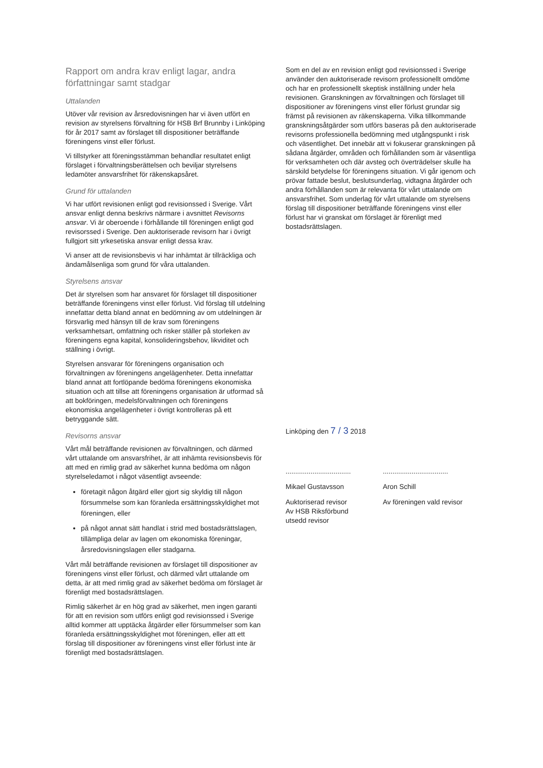Rapport om andra krav enligt lagar, andra författningar samt stadgar
Uttalanden
Utöver vår revision av årsredovisningen har vi även utfört en revision av styrelsens förvaltning för HSB Brf Brunnby i Linköping för år 2017 samt av förslaget till dispositioner beträffande föreningens vinst eller förlust.
Vi tillstyrker att föreningsstämman behandlar resultatet enligt förslaget i förvaltningsberättelsen och beviljar styrelsens ledamöter ansvarsfrihet för räkenskapsåret.
Grund för uttalanden
Vi har utfört revisionen enligt god revisionssed i Sverige. Vårt ansvar enligt denna beskrivs närmare i avsnittet Revisorns ansvar. Vi är oberoende i förhållande till föreningen enligt god revisorssed i Sverige. Den auktoriserade revisorn har i övrigt fullgjort sitt yrkesetiska ansvar enligt dessa krav.
Vi anser att de revisionsbevis vi har inhämtat är tillräckliga och ändamålsenliga som grund för våra uttalanden.
Styrelsens ansvar
Det är styrelsen som har ansvaret för förslaget till dispositioner beträffande föreningens vinst eller förlust. Vid förslag till utdelning innefattar detta bland annat en bedömning av om utdelningen är försvarlig med hänsyn till de krav som föreningens verksamhetsart, omfattning och risker ställer på storleken av föreningens egna kapital, konsolideringsbehov, likviditet och ställning i övrigt.
Styrelsen ansvarar för föreningens organisation och förvaltningen av föreningens angelägenheter. Detta innefattar bland annat att fortlöpande bedöma föreningens ekonomiska situation och att tillse att föreningens organisation är utformad så att bokföringen, medelsförvaltningen och föreningens ekonomiska angelägenheter i övrigt kontrolleras på ett betryggande sätt.
Revisorns ansvar
Vårt mål beträffande revisionen av förvaltningen, och därmed vårt uttalande om ansvarsfrihet, är att inhämta revisionsbevis för att med en rimlig grad av säkerhet kunna bedöma om någon styrelseledamot i något väsentligt avseende:
företagit någon åtgärd eller gjort sig skyldig till någon försummelse som kan föranleda ersättningsskyldighet mot föreningen, eller
på något annat sätt handlat i strid med bostadsrättslagen, tillämpliga delar av lagen om ekonomiska föreningar, årsredovisningslagen eller stadgarna.
Vårt mål beträffande revisionen av förslaget till dispositioner av föreningens vinst eller förlust, och därmed vårt uttalande om detta, är att med rimlig grad av säkerhet bedöma om förslaget är förenligt med bostadsrättslagen.
Rimlig säkerhet är en hög grad av säkerhet, men ingen garanti för att en revision som utförs enligt god revisionssed i Sverige alltid kommer att upptäcka åtgärder eller försummelser som kan föranleda ersättningsskyldighet mot föreningen, eller att ett förslag till dispositioner av föreningens vinst eller förlust inte är förenligt med bostadsrättslagen.
Som en del av en revision enligt god revisionssed i Sverige använder den auktoriserade revisorn professionellt omdöme och har en professionellt skeptisk inställning under hela revisionen. Granskningen av förvaltningen och förslaget till dispositioner av föreningens vinst eller förlust grundar sig främst på revisionen av räkenskaperna. Vilka tillkommande granskningsåtgärder som utförs baseras på den auktoriserade revisorns professionella bedömning med utgångspunkt i risk och väsentlighet. Det innebär att vi fokuserar granskningen på sådana åtgärder, områden och förhållanden som är väsentliga för verksamheten och där avsteg och överträdelser skulle ha särskild betydelse för föreningens situation. Vi går igenom och prövar fattade beslut, beslutsunderlag, vidtagna åtgärder och andra förhållanden som är relevanta för vårt uttalande om ansvarsfrihet. Som underlag för vårt uttalande om styrelsens förslag till dispositioner beträffande föreningens vinst eller förlust har vi granskat om förslaget är förenligt med bostadsrättslagen.
Linköping den 7 / 3 2018
..................................
Mikael Gustavsson
Auktoriserad revisor
Av HSB Riksförbund
utsedd revisor
..................................
Aron Schill
Av föreningen vald revisor